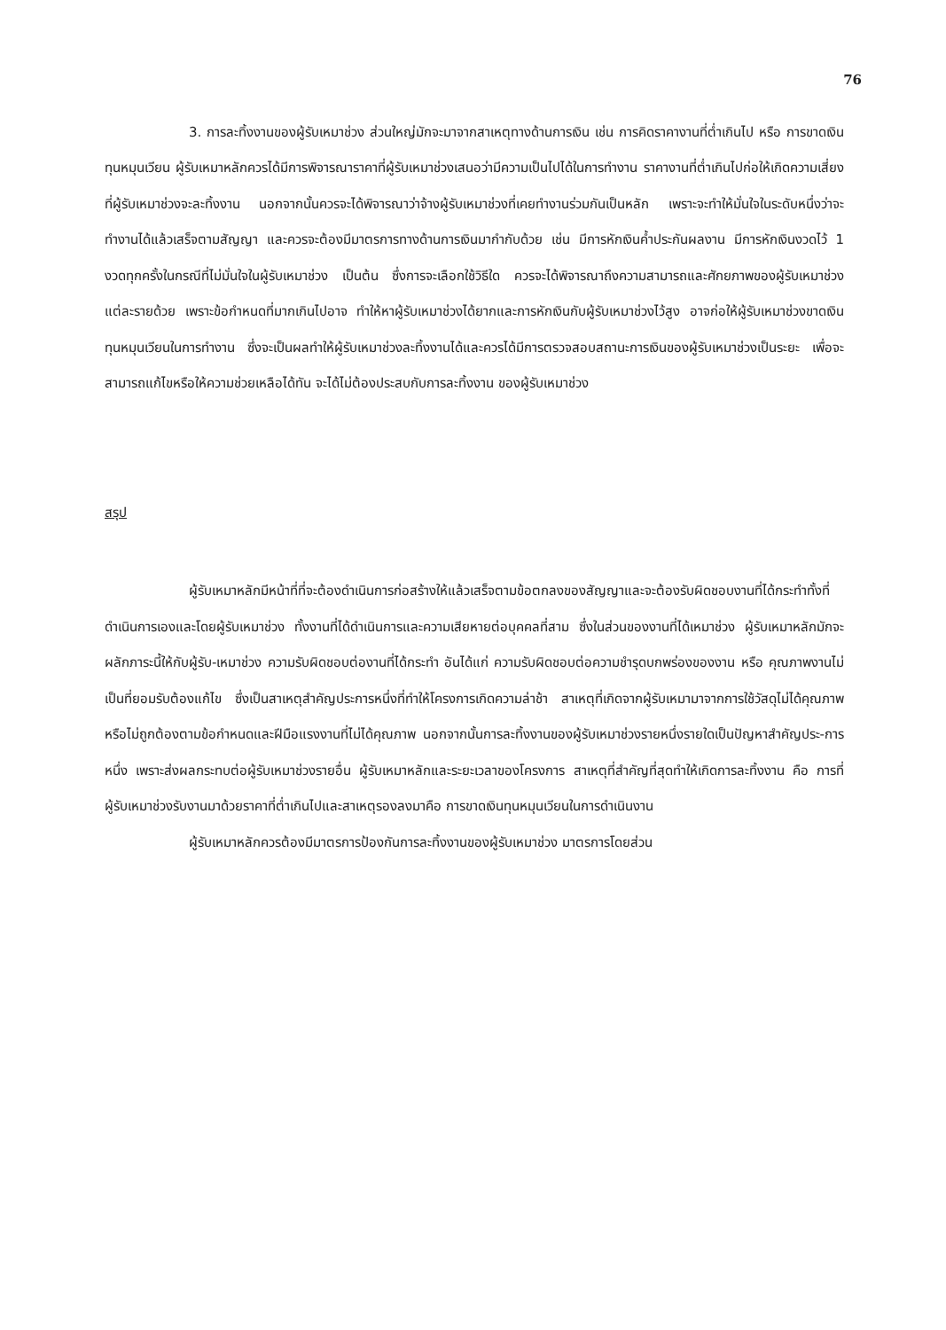76
3. การละทิ้งงานของผู้รับเหมาช่วง ส่วนใหญ่มักจะมาจากสาเหตุทางด้านการเงิน เช่น การคิดราคางานที่ต่ำเกินไป หรือ การขาดเงินทุนหมุนเวียน ผู้รับเหมาหลักควรได้มีการพิจารณาราคาที่ผู้รับเหมาช่วงเสนอว่ามีความเป็นไปได้ในการทำงาน ราคางานที่ต่ำเกินไปก่อให้เกิดความเสี่ยงที่ผู้รับเหมาช่วงจะละทิ้งงาน นอกจากนั้นควรจะได้พิจารณาว่าจ้างผู้รับเหมาช่วงที่เคยทำงานร่วมกันเป็นหลัก เพราะจะทำให้มั่นใจในระดับหนึ่งว่าจะทำงานได้แล้วเสร็จตามสัญญา และควรจะต้องมีมาตรการทางด้านการเงินมากำกับด้วย เช่น มีการหักเงินค้ำประกันผลงาน มีการหักเงินงวดไว้ 1 งวดทุกครั้งในกรณีที่ไม่มั่นใจในผู้รับเหมาช่วง เป็นต้น ซึ่งการจะเลือกใช้วิธีใด ควรจะได้พิจารณาถึงความสามารถและศักยภาพของผู้รับเหมาช่วงแต่ละรายด้วย เพราะข้อกำหนดที่มากเกินไปอาจ ทำให้หาผู้รับเหมาช่วงได้ยากและการหักเงินกับผู้รับเหมาช่วงไว้สูง อาจก่อให้ผู้รับเหมาช่วงขาดเงินทุนหมุนเวียนในการทำงาน ซึ่งจะเป็นผลทำให้ผู้รับเหมาช่วงละทิ้งงานได้และควรได้มีการตรวจสอบสถานะการเงินของผู้รับเหมาช่วงเป็นระยะ เพื่อจะสามารถแก้ไขหรือให้ความช่วยเหลือได้ทัน จะได้ไม่ต้องประสบกับการละทิ้งงาน ของผู้รับเหมาช่วง
สรุป
ผู้รับเหมาหลักมีหน้าที่ที่จะต้องดำเนินการก่อสร้างให้แล้วเสร็จตามข้อตกลงของสัญญาและจะต้องรับผิดชอบงานที่ได้กระทำทั้งที่ดำเนินการเองและโดยผู้รับเหมาช่วง ทั้งงานที่ได้ดำเนินการและความเสียหายต่อบุคคลที่สาม ซึ่งในส่วนของงานที่ได้เหมาช่วง ผู้รับเหมาหลักมักจะผลักภาระนี้ให้กับผู้รับ-เหมาช่วง ความรับผิดชอบต่องานที่ได้กระทำ อันได้แก่ ความรับผิดชอบต่อความชำรุดบกพร่องของงาน หรือ คุณภาพงานไม่เป็นที่ยอมรับต้องแก้ไข ซึ่งเป็นสาเหตุสำคัญประการหนึ่งที่ทำให้โครงการเกิดความล่าช้า สาเหตุที่เกิดจากผู้รับเหมามาจากการใช้วัสดุไม่ได้คุณภาพ หรือไม่ถูกต้องตามข้อกำหนดและฝีมือแรงงานที่ไม่ได้คุณภาพ นอกจากนั้นการละทิ้งงานของผู้รับเหมาช่วงรายหนึ่งรายใดเป็นปัญหาสำคัญประ-การหนึ่ง เพราะส่งผลกระทบต่อผู้รับเหมาช่วงรายอื่น ผู้รับเหมาหลักและระยะเวลาของโครงการ สาเหตุที่สำคัญที่สุดทำให้เกิดการละทิ้งงาน คือ การที่ผู้รับเหมาช่วงรับงานมาด้วยราคาที่ต่ำเกินไปและสาเหตุรองลงมาคือ การขาดเงินทุนหมุนเวียนในการดำเนินงาน
ผู้รับเหมาหลักควรต้องมีมาตรการป้องกันการละทิ้งงานของผู้รับเหมาช่วง มาตรการโดยส่วน